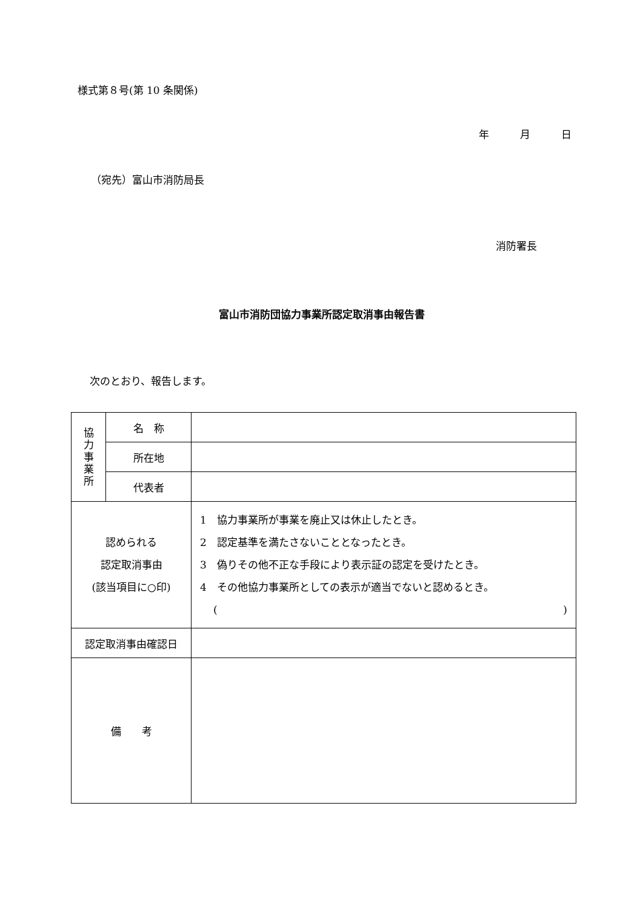様式第８号(第 10 条関係)
年　　　月　　　日
（宛先）富山市消防局長
消防署長
富山市消防団協力事業所認定取消事由報告書
次のとおり、報告します。
| 協 力 事 業 所 | 名 称 | |
| | 所在地 | |
| | 代表者 | |
| 認められる 認定取消事由 (該当項目に○印) | | 1 協力事業所が事業を廃止又は休止したとき。 2 認定基準を満たさないこととなったとき。 3 偽りその他不正な手段により表示証の認定を受けたとき。 4 その他協力事業所としての表示が適当でないと認めるとき。 ( ) |
| 認定取消事由確認日 | | |
| 備 考 | | |